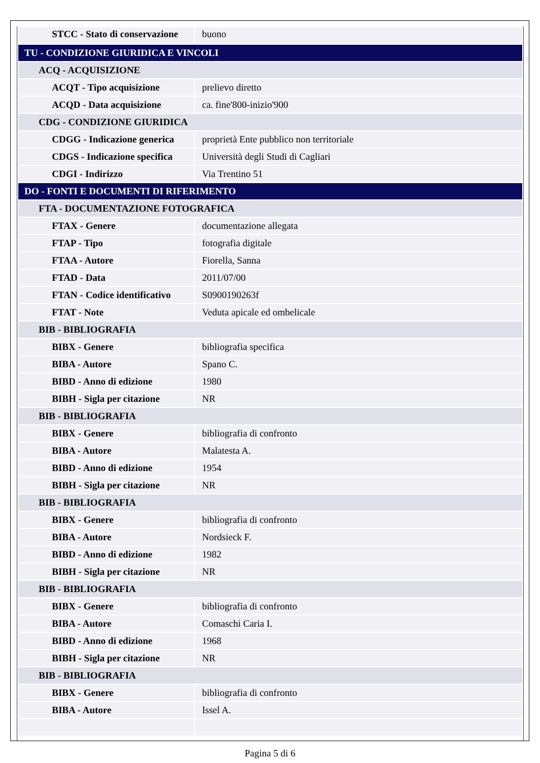| STCC - Stato di conservazione | buono |
| TU - CONDIZIONE GIURIDICA E VINCOLI | |
| ACQ - ACQUISIZIONE | |
| ACQT - Tipo acquisizione | prelievo diretto |
| ACQD - Data acquisizione | ca. fine'800-inizio'900 |
| CDG - CONDIZIONE GIURIDICA | |
| CDGG - Indicazione generica | proprietà Ente pubblico non territoriale |
| CDGS - Indicazione specifica | Università degli Studi di Cagliari |
| CDGI - Indirizzo | Via Trentino 51 |
| DO - FONTI E DOCUMENTI DI RIFERIMENTO | |
| FTA - DOCUMENTAZIONE FOTOGRAFICA | |
| FTAX - Genere | documentazione allegata |
| FTAP - Tipo | fotografia digitale |
| FTAA - Autore | Fiorella, Sanna |
| FTAD - Data | 2011/07/00 |
| FTAN - Codice identificativo | S0900190263f |
| FTAT - Note | Veduta apicale ed ombelicale |
| BIB - BIBLIOGRAFIA | |
| BIBX - Genere | bibliografia specifica |
| BIBA - Autore | Spano C. |
| BIBD - Anno di edizione | 1980 |
| BIBH - Sigla per citazione | NR |
| BIB - BIBLIOGRAFIA | |
| BIBX - Genere | bibliografia di confronto |
| BIBA - Autore | Malatesta A. |
| BIBD - Anno di edizione | 1954 |
| BIBH - Sigla per citazione | NR |
| BIB - BIBLIOGRAFIA | |
| BIBX - Genere | bibliografia di confronto |
| BIBA - Autore | Nordsieck F. |
| BIBD - Anno di edizione | 1982 |
| BIBH - Sigla per citazione | NR |
| BIB - BIBLIOGRAFIA | |
| BIBX - Genere | bibliografia di confronto |
| BIBA - Autore | Comaschi Caria I. |
| BIBD - Anno di edizione | 1968 |
| BIBH - Sigla per citazione | NR |
| BIB - BIBLIOGRAFIA | |
| BIBX - Genere | bibliografia di confronto |
| BIBA - Autore | Issel A. |
Pagina 5 di 6